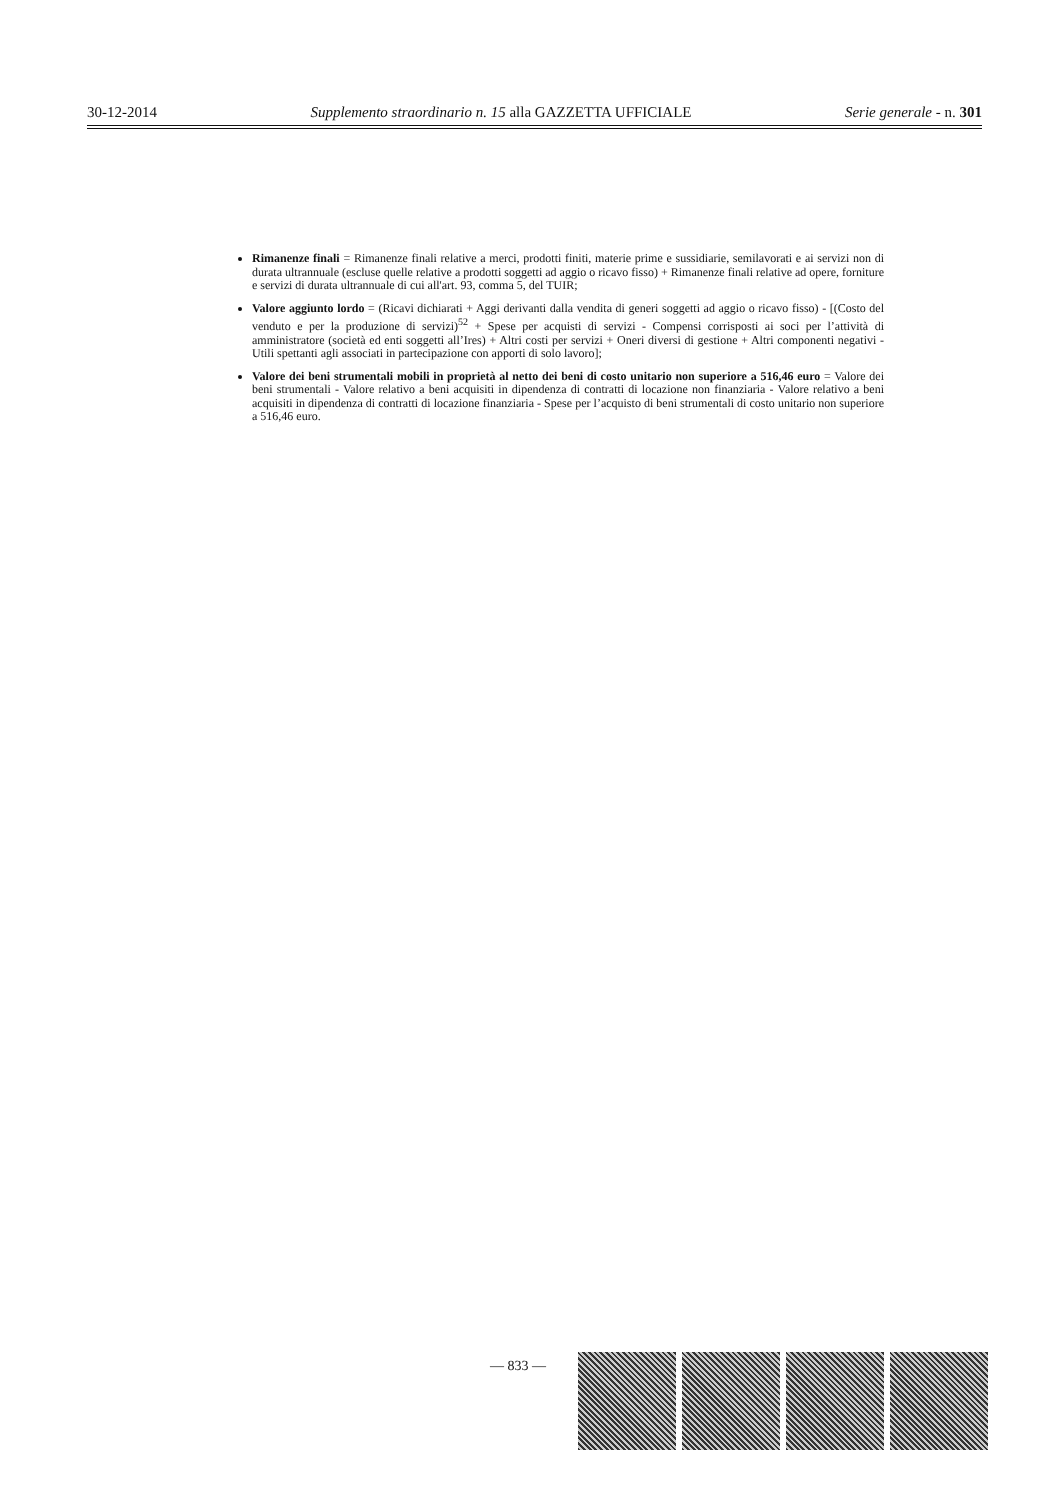30-12-2014 Supplemento straordinario n. 15 alla GAZZETTA UFFICIALE Serie generale - n. 301
Rimanenze finali = Rimanenze finali relative a merci, prodotti finiti, materie prime e sussidiarie, semilavorati e ai servizi non di durata ultrannuale (escluse quelle relative a prodotti soggetti ad aggio o ricavo fisso) + Rimanenze finali relative ad opere, forniture e servizi di durata ultrannuale di cui all'art. 93, comma 5, del TUIR;
Valore aggiunto lordo = (Ricavi dichiarati + Aggi derivanti dalla vendita di generi soggetti ad aggio o ricavo fisso) - [(Costo del venduto e per la produzione di servizi)<sup>52</sup> + Spese per acquisti di servizi - Compensi corrisposti ai soci per l’attività di amministratore (società ed enti soggetti all’Ires) + Altri costi per servizi + Oneri diversi di gestione + Altri componenti negativi - Utili spettanti agli associati in partecipazione con apporti di solo lavoro];
Valore dei beni strumentali mobili in proprietà al netto dei beni di costo unitario non superiore a 516,46 euro = Valore dei beni strumentali - Valore relativo a beni acquisiti in dipendenza di contratti di locazione non finanziaria - Valore relativo a beni acquisiti in dipendenza di contratti di locazione finanziaria - Spese per l’acquisto di beni strumentali di costo unitario non superiore a 516,46 euro.
— 833 —